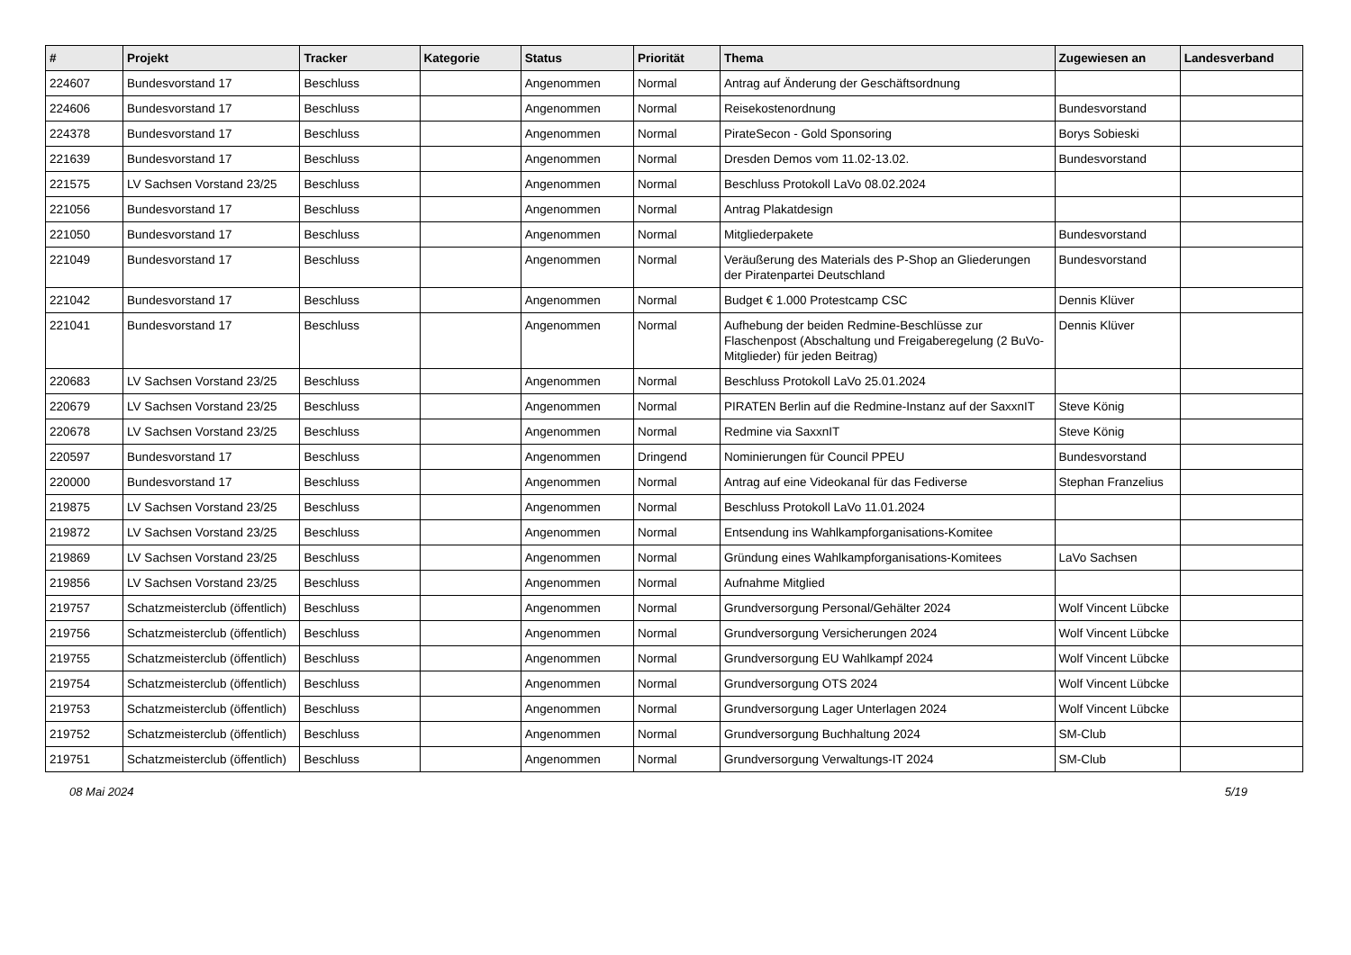| # | Projekt | Tracker | Kategorie | Status | Priorität | Thema | Zugewiesen an | Landesverband |
| --- | --- | --- | --- | --- | --- | --- | --- | --- |
| 224607 | Bundesvorstand 17 | Beschluss | | Angenommen | Normal | Antrag auf Änderung der Geschäftsordnung | | |
| 224606 | Bundesvorstand 17 | Beschluss | | Angenommen | Normal | Reisekostenordnung | Bundesvorstand | |
| 224378 | Bundesvorstand 17 | Beschluss | | Angenommen | Normal | PirateSecon - Gold Sponsoring | Borys Sobieski | |
| 221639 | Bundesvorstand 17 | Beschluss | | Angenommen | Normal | Dresden Demos vom 11.02-13.02. | Bundesvorstand | |
| 221575 | LV Sachsen Vorstand 23/25 | Beschluss | | Angenommen | Normal | Beschluss Protokoll LaVo 08.02.2024 | | |
| 221056 | Bundesvorstand 17 | Beschluss | | Angenommen | Normal | Antrag Plakatdesign | | |
| 221050 | Bundesvorstand 17 | Beschluss | | Angenommen | Normal | Mitgliederpakete | Bundesvorstand | |
| 221049 | Bundesvorstand 17 | Beschluss | | Angenommen | Normal | Veräußerung des Materials des P-Shop an Gliederungen der Piratenpartei Deutschland | Bundesvorstand | |
| 221042 | Bundesvorstand 17 | Beschluss | | Angenommen | Normal | Budget € 1.000 Protestcamp CSC | Dennis Klüver | |
| 221041 | Bundesvorstand 17 | Beschluss | | Angenommen | Normal | Aufhebung der beiden Redmine-Beschlüsse zur Flaschenpost (Abschaltung und Freigaberegelung (2 BuVo-Mitglieder) für jeden Beitrag) | Dennis Klüver | |
| 220683 | LV Sachsen Vorstand 23/25 | Beschluss | | Angenommen | Normal | Beschluss Protokoll LaVo 25.01.2024 | | |
| 220679 | LV Sachsen Vorstand 23/25 | Beschluss | | Angenommen | Normal | PIRATEN Berlin auf die Redmine-Instanz auf der SaxxnIT | Steve König | |
| 220678 | LV Sachsen Vorstand 23/25 | Beschluss | | Angenommen | Normal | Redmine via SaxxnIT | Steve König | |
| 220597 | Bundesvorstand 17 | Beschluss | | Angenommen | Dringend | Nominierungen für Council PPEU | Bundesvorstand | |
| 220000 | Bundesvorstand 17 | Beschluss | | Angenommen | Normal | Antrag auf eine Videokanal für das Fediverse | Stephan Franzelius | |
| 219875 | LV Sachsen Vorstand 23/25 | Beschluss | | Angenommen | Normal | Beschluss Protokoll LaVo 11.01.2024 | | |
| 219872 | LV Sachsen Vorstand 23/25 | Beschluss | | Angenommen | Normal | Entsendung ins Wahlkampforganisations-Komitee | | |
| 219869 | LV Sachsen Vorstand 23/25 | Beschluss | | Angenommen | Normal | Gründung eines Wahlkampforganisations-Komitees | LaVo Sachsen | |
| 219856 | LV Sachsen Vorstand 23/25 | Beschluss | | Angenommen | Normal | Aufnahme Mitglied | | |
| 219757 | Schatzmeisterclub (öffentlich) | Beschluss | | Angenommen | Normal | Grundversorgung Personal/Gehälter 2024 | Wolf Vincent Lübcke | |
| 219756 | Schatzmeisterclub (öffentlich) | Beschluss | | Angenommen | Normal | Grundversorgung Versicherungen 2024 | Wolf Vincent Lübcke | |
| 219755 | Schatzmeisterclub (öffentlich) | Beschluss | | Angenommen | Normal | Grundversorgung EU Wahlkampf 2024 | Wolf Vincent Lübcke | |
| 219754 | Schatzmeisterclub (öffentlich) | Beschluss | | Angenommen | Normal | Grundversorgung OTS 2024 | Wolf Vincent Lübcke | |
| 219753 | Schatzmeisterclub (öffentlich) | Beschluss | | Angenommen | Normal | Grundversorgung Lager Unterlagen 2024 | Wolf Vincent Lübcke | |
| 219752 | Schatzmeisterclub (öffentlich) | Beschluss | | Angenommen | Normal | Grundversorgung Buchhaltung 2024 | SM-Club | |
| 219751 | Schatzmeisterclub (öffentlich) | Beschluss | | Angenommen | Normal | Grundversorgung Verwaltungs-IT 2024 | SM-Club | |
08 Mai 2024 5/19